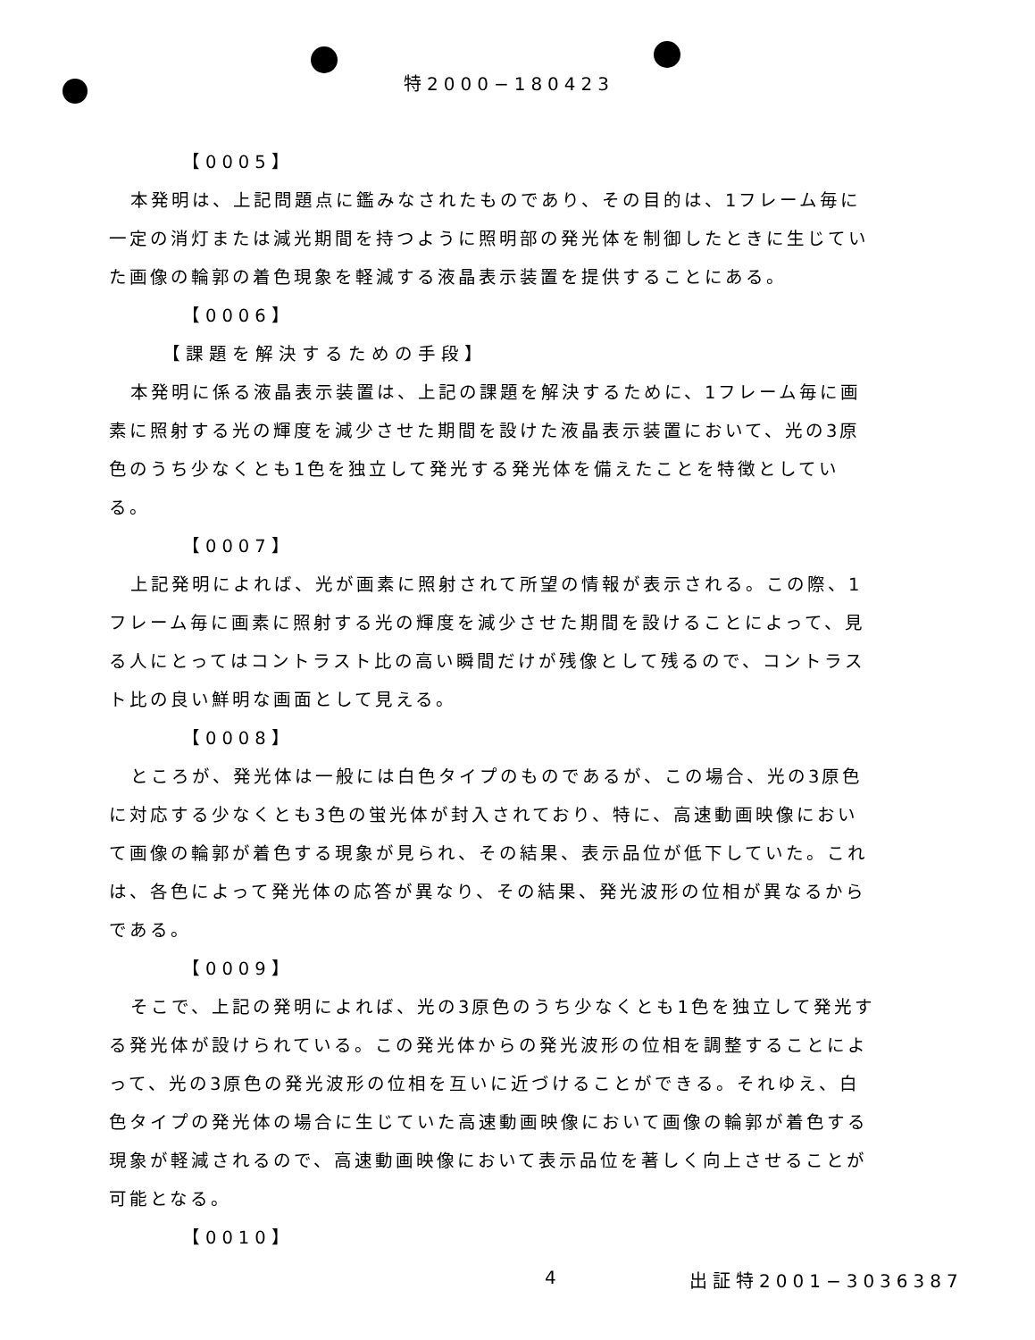特2000−180423
【0005】
本発明は、上記問題点に鑑みなされたものであり、その目的は、1フレーム毎に一定の消灯または減光期間を持つように照明部の発光体を制御したときに生じていた画像の輪郭の着色現象を軽減する液晶表示装置を提供することにある。
【0006】
【課題を解決するための手段】
本発明に係る液晶表示装置は、上記の課題を解決するために、1フレーム毎に画素に照射する光の輝度を減少させた期間を設けた液晶表示装置において、光の3原色のうち少なくとも1色を独立して発光する発光体を備えたことを特徴としている。
【0007】
上記発明によれば、光が画素に照射されて所望の情報が表示される。この際、1フレーム毎に画素に照射する光の輝度を減少させた期間を設けることによって、見る人にとってはコントラスト比の高い瞬間だけが残像として残るので、コントラスト比の良い鮮明な画面として見える。
【0008】
ところが、発光体は一般には白色タイプのものであるが、この場合、光の3原色に対応する少なくとも3色の蛍光体が封入されており、特に、高速動画映像において画像の輪郭が着色する現象が見られ、その結果、表示品位が低下していた。これは、各色によって発光体の応答が異なり、その結果、発光波形の位相が異なるからである。
【0009】
そこで、上記の発明によれば、光の3原色のうち少なくとも1色を独立して発光する発光体が設けられている。この発光体からの発光波形の位相を調整することによって、光の3原色の発光波形の位相を互いに近づけることができる。それゆえ、白色タイプの発光体の場合に生じていた高速動画映像において画像の輪郭が着色する現象が軽減されるので、高速動画映像において表示品位を著しく向上させることが可能となる。
【0010】
4 出証特2001−3036387